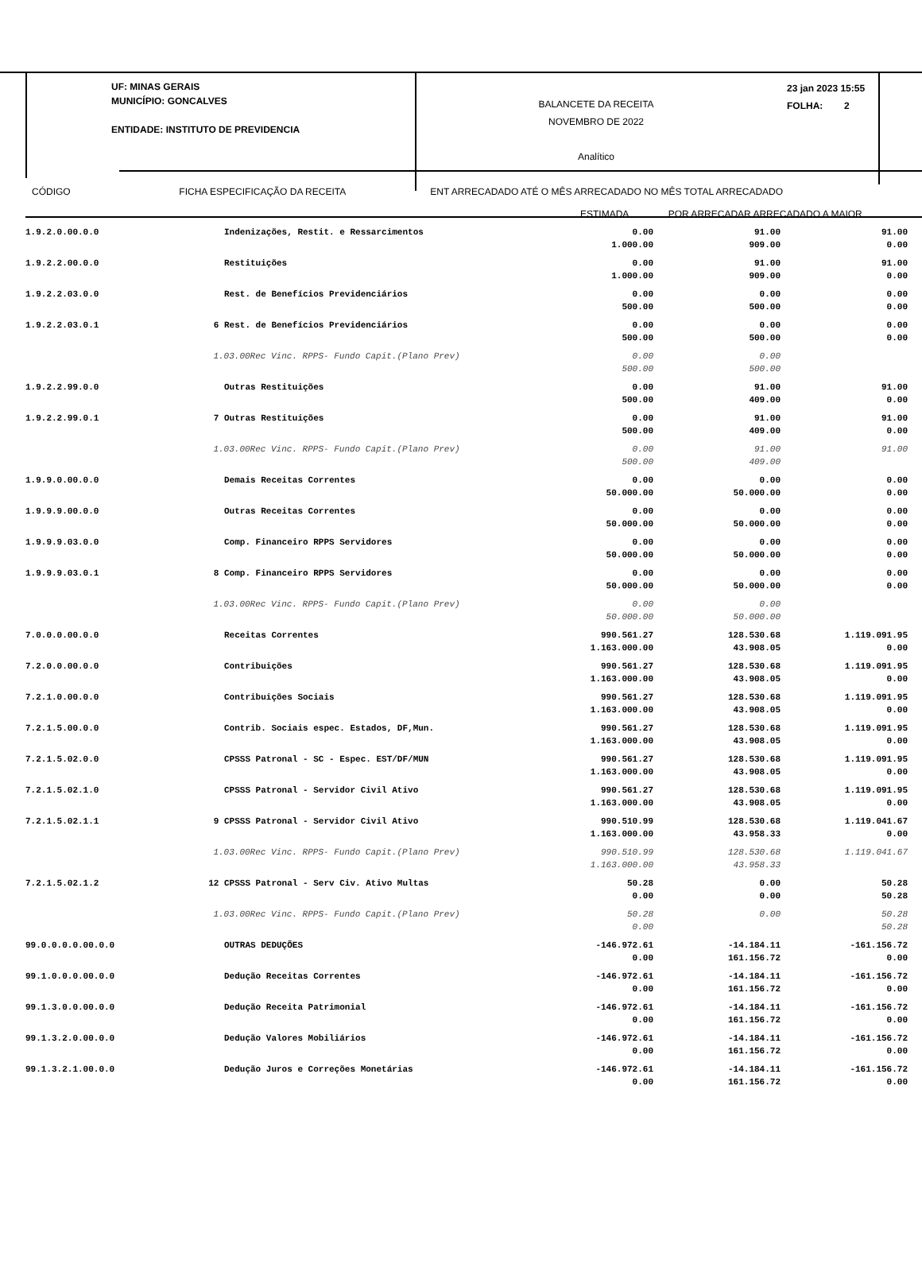UF: MINAS GERAIS
MUNICÍPIO: GONCALVES
ENTIDADE: INSTITUTO DE PREVIDENCIA
BALANCETE DA RECEITA
NOVEMBRO DE 2022
Analítico
23 jan 2023 15:55
FOLHA: 2
CÓDIGO FICHA ESPECIFICAÇÃO DA RECEITA ENT ARRECADADO ATÉ O MÊS ARRECADADO NO MÊS TOTAL ARRECADADO
ESTIMADA POR ARRECADAR ARRECADADO A MAIOR
| 1.9.2.0.00.0.0 | | Indenizações, Restit. e Ressarcimentos | 0.00 1.000.00 | 91.00 909.00 | 91.00 0.00 |
| 1.9.2.2.00.0.0 | | Restituições | 0.00 1.000.00 | 91.00 909.00 | 91.00 0.00 |
| 1.9.2.2.03.0.0 | | Rest. de Benefícios Previdenciários | 0.00 500.00 | 0.00 500.00 | 0.00 0.00 |
| 1.9.2.2.03.0.1 | 6 | Rest. de Benefícios Previdenciários | 0.00 500.00 | 0.00 500.00 | 0.00 0.00 |
| | 1.03.00Rec Vinc. RPPS- Fundo Capit.(Plano Prev) | | 0.00 500.00 | 0.00 500.00 | |
| 1.9.2.2.99.0.0 | | Outras Restituições | 0.00 500.00 | 91.00 409.00 | 91.00 0.00 |
| 1.9.2.2.99.0.1 | 7 | Outras Restituições | 0.00 500.00 | 91.00 409.00 | 91.00 0.00 |
| | 1.03.00Rec Vinc. RPPS- Fundo Capit.(Plano Prev) | | 0.00 500.00 | 91.00 409.00 | 91.00 |
| 1.9.9.0.00.0.0 | | Demais Receitas Correntes | 0.00 50.000.00 | 0.00 50.000.00 | 0.00 0.00 |
| 1.9.9.9.00.0.0 | | Outras Receitas Correntes | 0.00 50.000.00 | 0.00 50.000.00 | 0.00 0.00 |
| 1.9.9.9.03.0.0 | | Comp. Financeiro RPPS Servidores | 0.00 50.000.00 | 0.00 50.000.00 | 0.00 0.00 |
| 1.9.9.9.03.0.1 | 8 | Comp. Financeiro RPPS Servidores | 0.00 50.000.00 | 0.00 50.000.00 | 0.00 0.00 |
| | 1.03.00Rec Vinc. RPPS- Fundo Capit.(Plano Prev) | | 0.00 50.000.00 | 0.00 50.000.00 | |
| 7.0.0.0.00.0.0 | | Receitas Correntes | 990.561.27 1.163.000.00 | 128.530.68 43.908.05 | 1.119.091.95 0.00 |
| 7.2.0.0.00.0.0 | | Contribuições | 990.561.27 1.163.000.00 | 128.530.68 43.908.05 | 1.119.091.95 0.00 |
| 7.2.1.0.00.0.0 | | Contribuições Sociais | 990.561.27 1.163.000.00 | 128.530.68 43.908.05 | 1.119.091.95 0.00 |
| 7.2.1.5.00.0.0 | | Contrib. Sociais espec. Estados, DF,Mun. | 990.561.27 1.163.000.00 | 128.530.68 43.908.05 | 1.119.091.95 0.00 |
| 7.2.1.5.02.0.0 | | CPSSS Patronal - SC - Espec. EST/DF/MUN | 990.561.27 1.163.000.00 | 128.530.68 43.908.05 | 1.119.091.95 0.00 |
| 7.2.1.5.02.1.0 | | CPSSS Patronal - Servidor Civil Ativo | 990.561.27 1.163.000.00 | 128.530.68 43.908.05 | 1.119.091.95 0.00 |
| 7.2.1.5.02.1.1 | 9 | CPSSS Patronal - Servidor Civil Ativo | 990.510.99 1.163.000.00 | 128.530.68 43.958.33 | 1.119.041.67 0.00 |
| | 1.03.00Rec Vinc. RPPS- Fundo Capit.(Plano Prev) | | 990.510.99 1.163.000.00 | 128.530.68 43.958.33 | 1.119.041.67 |
| 7.2.1.5.02.1.2 | 12 | CPSSS Patronal - Serv Civ. Ativo Multas | 50.28 0.00 | 0.00 0.00 | 50.28 50.28 |
| | 1.03.00Rec Vinc. RPPS- Fundo Capit.(Plano Prev) | | 50.28 0.00 | 0.00 | 50.28 50.28 |
| 99.0.0.0.0.00.0.0 | | OUTRAS DEDUÇÕES | -146.972.61 0.00 | -14.184.11 161.156.72 | -161.156.72 0.00 |
| 99.1.0.0.0.00.0.0 | | Dedução Receitas Correntes | -146.972.61 0.00 | -14.184.11 161.156.72 | -161.156.72 0.00 |
| 99.1.3.0.0.00.0.0 | | Dedução Receita Patrimonial | -146.972.61 0.00 | -14.184.11 161.156.72 | -161.156.72 0.00 |
| 99.1.3.2.0.00.0.0 | | Dedução Valores Mobiliários | -146.972.61 0.00 | -14.184.11 161.156.72 | -161.156.72 0.00 |
| 99.1.3.2.1.00.0.0 | | Dedução Juros e Correções Monetárias | -146.972.61 0.00 | -14.184.11 161.156.72 | -161.156.72 0.00 |